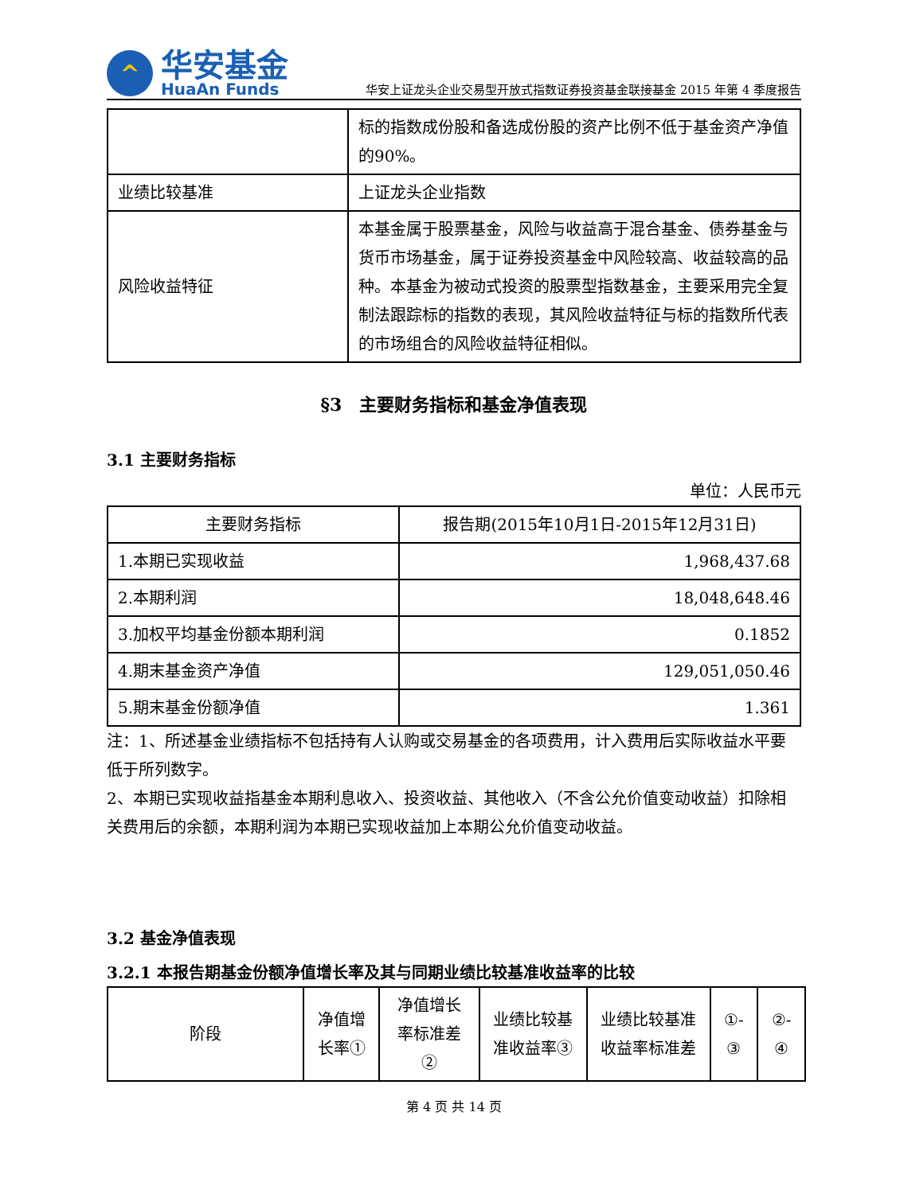^
华安基金
HuaAn Funds
华安上证龙头企业交易型开放式指数证券投资基金联接基金 2015 年第 4 季度报告
| | 标的指数成份股和备选成份股的资产比例不低于基金资产净值的90%。 |
| 业绩比较基准 | 上证龙头企业指数 |
| 风险收益特征 | 本基金属于股票基金，风险与收益高于混合基金、债券基金与货币市场基金，属于证券投资基金中风险较高、收益较高的品种。本基金为被动式投资的股票型指数基金，主要采用完全复制法跟踪标的指数的表现，其风险收益特征与标的指数所代表的市场组合的风险收益特征相似。 |
§3　主要财务指标和基金净值表现
3.1 主要财务指标
单位：人民币元
| 主要财务指标 | 报告期(2015年10月1日-2015年12月31日) |
| --- | --- |
| 1.本期已实现收益 | 1,968,437.68 |
| 2.本期利润 | 18,048,648.46 |
| 3.加权平均基金份额本期利润 | 0.1852 |
| 4.期末基金资产净值 | 129,051,050.46 |
| 5.期末基金份额净值 | 1.361 |
注：1、所述基金业绩指标不包括持有人认购或交易基金的各项费用，计入费用后实际收益水平要低于所列数字。
2、本期已实现收益指基金本期利息收入、投资收益、其他收入（不含公允价值变动收益）扣除相关费用后的余额，本期利润为本期已实现收益加上本期公允价值变动收益。
3.2 基金净值表现
3.2.1 本报告期基金份额净值增长率及其与同期业绩比较基准收益率的比较
| 阶段 | 净值增长率① | 净值增长率标准差② | 业绩比较基准收益率③ | 业绩比较基准收益率标准差 | ①-③ | ②-④ |
第 4 页 共 14 页